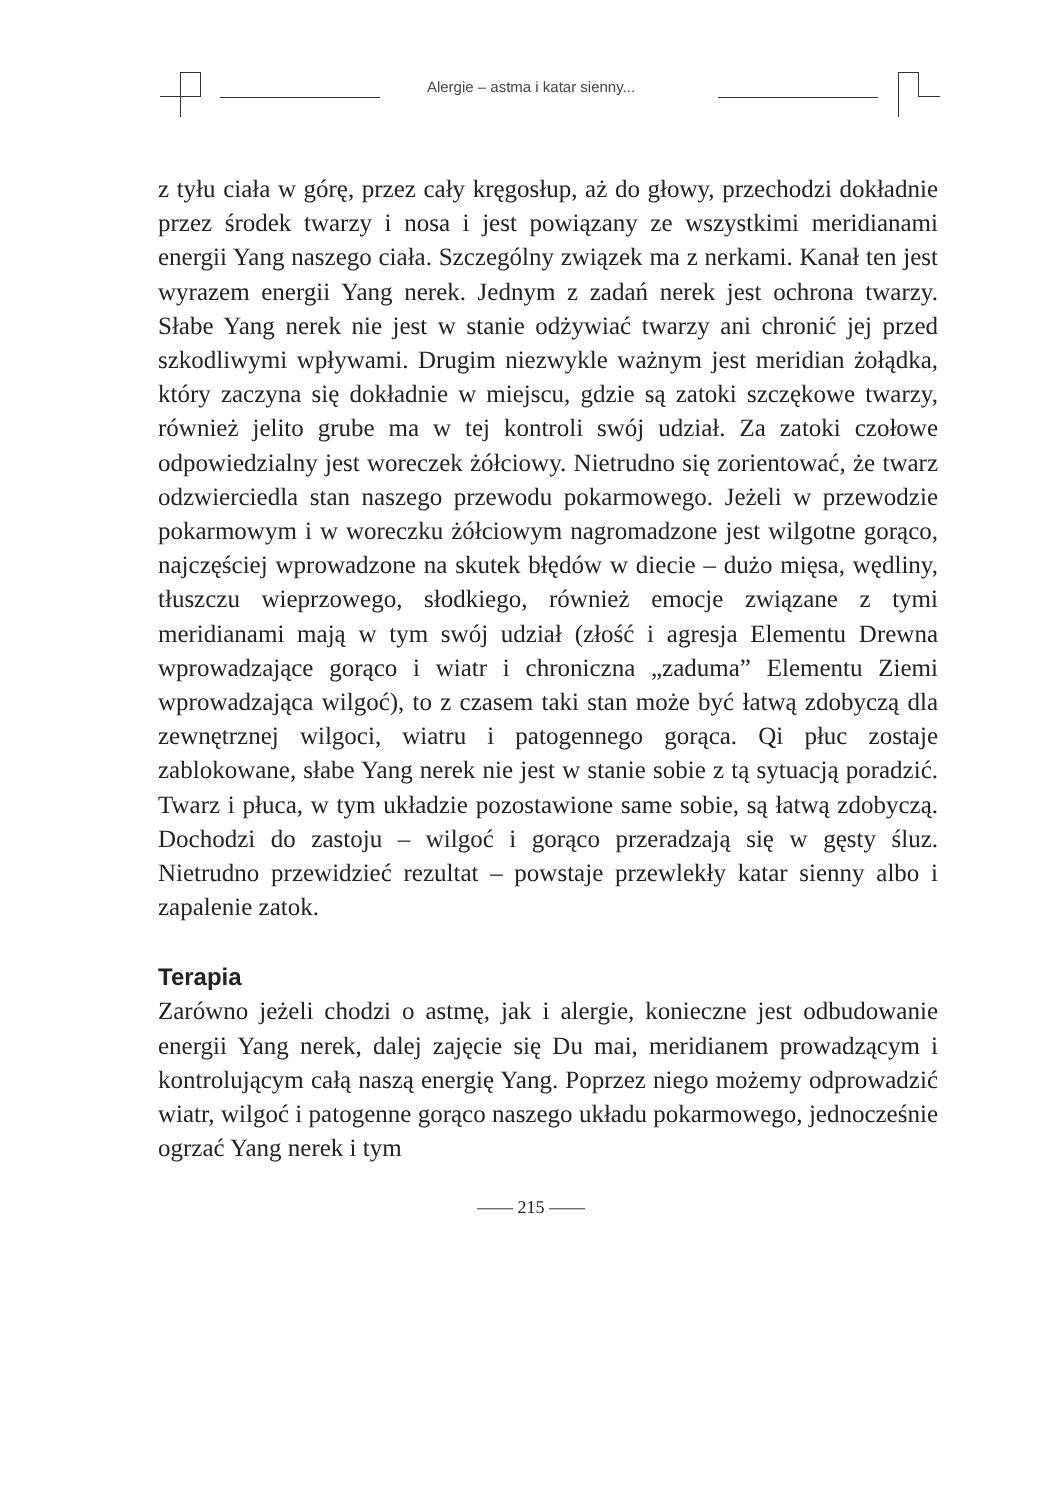Alergie – astma i katar sienny...
z tyłu ciała w górę, przez cały kręgosłup, aż do głowy, przechodzi dokładnie przez środek twarzy i nosa i jest powiązany ze wszystkimi meridianami energii Yang naszego ciała. Szczególny związek ma z nerkami. Kanał ten jest wyrazem energii Yang nerek. Jednym z zadań nerek jest ochrona twarzy. Słabe Yang nerek nie jest w stanie odżywiać twarzy ani chronić jej przed szkodliwymi wpływami. Drugim niezwykle ważnym jest meridian żołądka, który zaczyna się dokładnie w miejscu, gdzie są zatoki szczękowe twarzy, również jelito grube ma w tej kontroli swój udział. Za zatoki czołowe odpowiedzialny jest woreczek żółciowy. Nietrudno się zorientować, że twarz odzwierciedla stan naszego przewodu pokarmowego. Jeżeli w przewodzie pokarmowym i w woreczku żółciowym nagromadzone jest wilgotne gorąco, najczęściej wprowadzone na skutek błędów w diecie – dużo mięsa, wędliny, tłuszczu wieprzowego, słodkiego, również emocje związane z tymi meridianami mają w tym swój udział (złość i agresja Elementu Drewna wprowadzające gorąco i wiatr i chroniczna „zaduma” Elementu Ziemi wprowadzająca wilgoć), to z czasem taki stan może być łatwą zdobyczą dla zewnętrznej wilgoci, wiatru i patogennego gorąca. Qi płuc zostaje zablokowane, słabe Yang nerek nie jest w stanie sobie z tą sytuacją poradzić. Twarz i płuca, w tym układzie pozostawione same sobie, są łatwą zdobyczą. Dochodzi do zastoju – wilgoć i gorąco przeradzają się w gęsty śluz. Nietrudno przewidzieć rezultat – powstaje przewlekły katar sienny albo i zapalenie zatok.
Terapia
Zarówno jeżeli chodzi o astmę, jak i alergie, konieczne jest odbudowanie energii Yang nerek, dalej zajęcie się Du mai, meridianem prowadzącym i kontrolującym całą naszą energię Yang. Poprzez niego możemy odprowadzić wiatr, wilgoć i patogenne gorąco naszego układu pokarmowego, jednocześnie ogrzać Yang nerek i tym
—— 215 ——